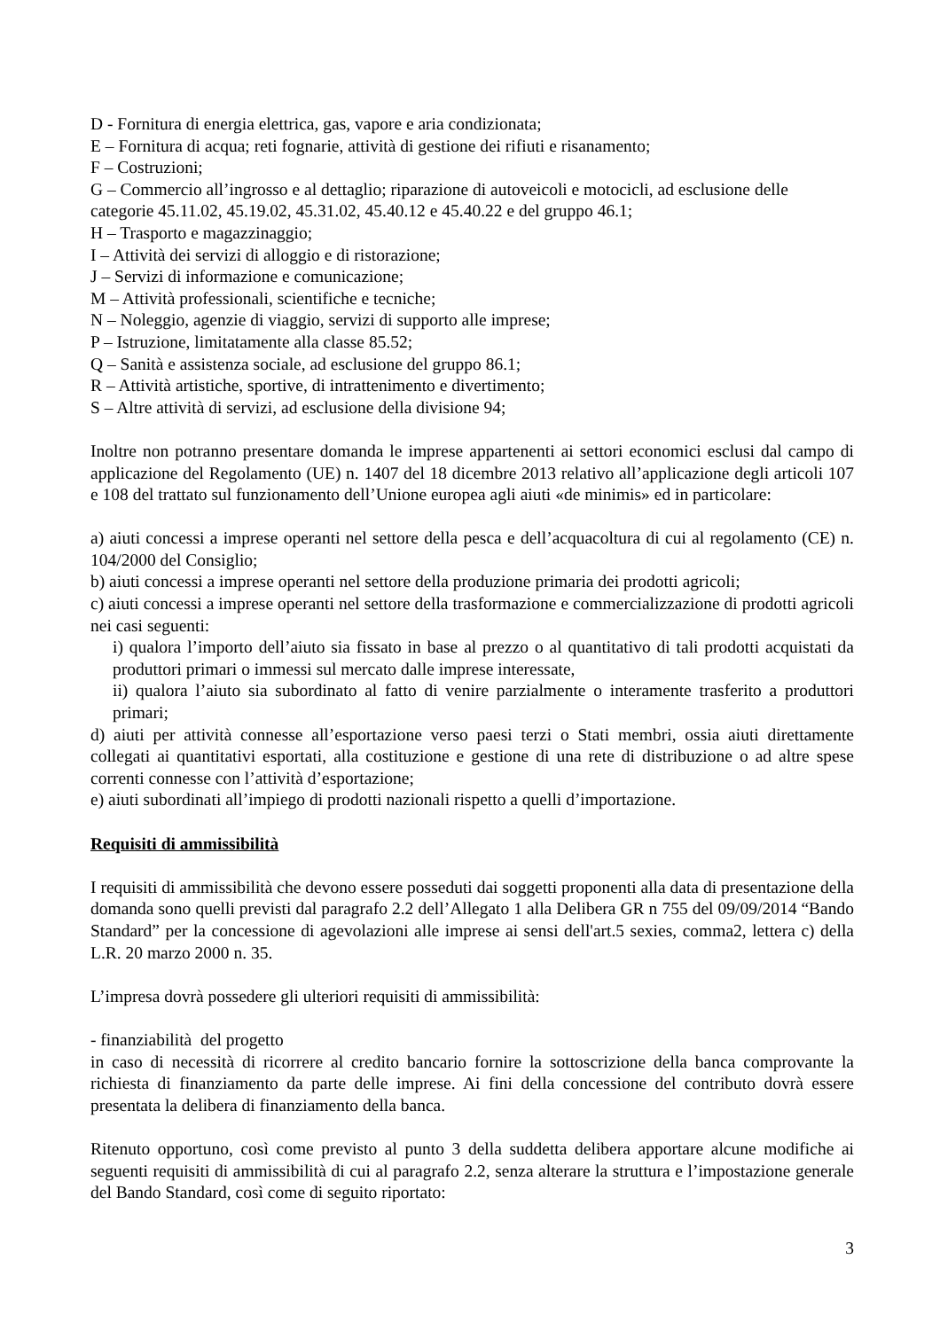D - Fornitura di energia elettrica, gas, vapore e aria condizionata;
E – Fornitura di acqua; reti fognarie, attività di gestione dei rifiuti e risanamento;
F – Costruzioni;
G – Commercio all’ingrosso e al dettaglio; riparazione di autoveicoli e motocicli, ad esclusione delle categorie 45.11.02, 45.19.02, 45.31.02, 45.40.12 e 45.40.22 e del gruppo 46.1;
H – Trasporto e magazzinaggio;
I – Attività dei servizi di alloggio e di ristorazione;
J – Servizi di informazione e comunicazione;
M – Attività professionali, scientifiche e tecniche;
N – Noleggio, agenzie di viaggio, servizi di supporto alle imprese;
P – Istruzione, limitatamente alla classe 85.52;
Q – Sanità e assistenza sociale, ad esclusione del gruppo 86.1;
R – Attività artistiche, sportive, di intrattenimento e divertimento;
S – Altre attività di servizi, ad esclusione della divisione 94;
Inoltre non potranno presentare domanda le imprese appartenenti ai settori economici esclusi dal campo di applicazione del Regolamento (UE) n. 1407 del 18 dicembre 2013 relativo all’applicazione degli articoli 107 e 108 del trattato sul funzionamento dell’Unione europea agli aiuti «de minimis» ed in particolare:
a) aiuti concessi a imprese operanti nel settore della pesca e dell’acquacoltura di cui al regolamento (CE) n. 104/2000 del Consiglio;
b) aiuti concessi a imprese operanti nel settore della produzione primaria dei prodotti agricoli;
c) aiuti concessi a imprese operanti nel settore della trasformazione e commercializzazione di prodotti agricoli nei casi seguenti:
i) qualora l’importo dell’aiuto sia fissato in base al prezzo o al quantitativo di tali prodotti acquistati da produttori primari o immessi sul mercato dalle imprese interessate,
ii) qualora l’aiuto sia subordinato al fatto di venire parzialmente o interamente trasferito a produttori primari;
d) aiuti per attività connesse all’esportazione verso paesi terzi o Stati membri, ossia aiuti direttamente collegati ai quantitativi esportati, alla costituzione e gestione di una rete di distribuzione o ad altre spese correnti connesse con l’attività d’esportazione;
e) aiuti subordinati all’impiego di prodotti nazionali rispetto a quelli d’importazione.
Requisiti di ammissibilità
I requisiti di ammissibilità che devono essere posseduti dai soggetti proponenti alla data di presentazione della domanda sono quelli previsti dal paragrafo 2.2 dell’Allegato 1 alla Delibera GR n 755 del 09/09/2014 “Bando Standard” per la concessione di agevolazioni alle imprese ai sensi dell'art.5 sexies, comma2, lettera c) della L.R. 20 marzo 2000 n. 35.
L’impresa dovrà possedere gli ulteriori requisiti di ammissibilità:
- finanziabilità del progetto
in caso di necessità di ricorrere al credito bancario fornire la sottoscrizione della banca comprovante la richiesta di finanziamento da parte delle imprese. Ai fini della concessione del contributo dovrà essere presentata la delibera di finanziamento della banca.
Ritenuto opportuno, così come previsto al punto 3 della suddetta delibera apportare alcune modifiche ai seguenti requisiti di ammissibilità di cui al paragrafo 2.2, senza alterare la struttura e l’impostazione generale del Bando Standard, così come di seguito riportato:
3